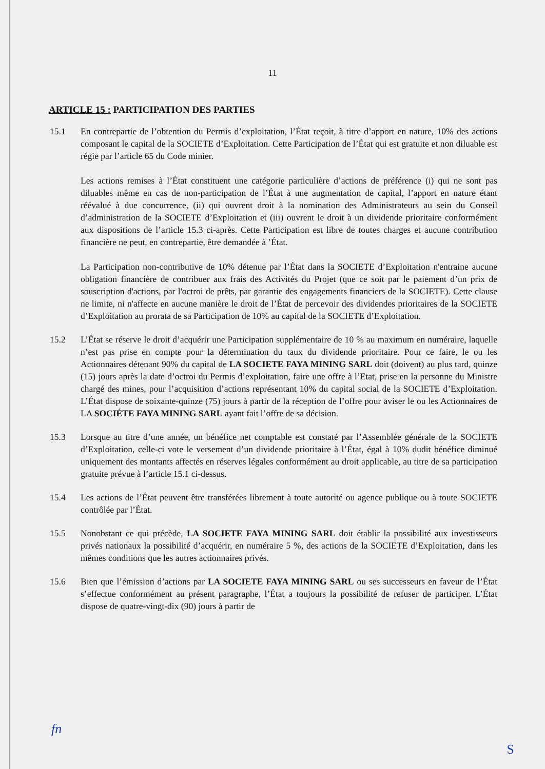11
ARTICLE 15 : PARTICIPATION DES PARTIES
15.1 En contrepartie de l’obtention du Permis d’exploitation, l’État reçoit, à titre d’apport en nature, 10% des actions composant le capital de la SOCIETE d’Exploitation. Cette Participation de l’État qui est gratuite et non diluable est régie par l’article 65 du Code minier.
Les actions remises à l’État constituent une catégorie particulière d’actions de préférence (i) qui ne sont pas diluables même en cas de non-participation de l’État à une augmentation de capital, l’apport en nature étant réévalué à due concurrence, (ii) qui ouvrent droit à la nomination des Administrateurs au sein du Conseil d’administration de la SOCIETE d’Exploitation et (iii) ouvrent le droit à un dividende prioritaire conformément aux dispositions de l’article 15.3 ci-après. Cette Participation est libre de toutes charges et aucune contribution financière ne peut, en contrepartie, être demandée à ’État.
La Participation non-contributive de 10% détenue par l’État dans la SOCIETE d’Exploitation n'entraine aucune obligation financière de contribuer aux frais des Activités du Projet (que ce soit par le paiement d’un prix de souscription d'actions, par l'octroi de prêts, par garantie des engagements financiers de la SOCIETE). Cette clause ne limite, ni n'affecte en aucune manière le droit de l’État de percevoir des dividendes prioritaires de la SOCIETE d’Exploitation au prorata de sa Participation de 10% au capital de la SOCIETE d’Exploitation.
15.2 L’État se réserve le droit d’acquérir une Participation supplémentaire de 10 % au maximum en numéraire, laquelle n’est pas prise en compte pour la détermination du taux du dividende prioritaire. Pour ce faire, le ou les Actionnaires détenant 90% du capital de LA SOCIETE FAYA MINING SARL doit (doivent) au plus tard, quinze (15) jours après la date d’octroi du Permis d’exploitation, faire une offre à l’Etat, prise en la personne du Ministre chargé des mines, pour l’acquisition d’actions représentant 10% du capital social de la SOCIETE d’Exploitation. L’État dispose de soixante-quinze (75) jours à partir de la réception de l’offre pour aviser le ou les Actionnaires de LA SOCIÉTE FAYA MINING SARL ayant fait l’offre de sa décision.
15.3 Lorsque au titre d’une année, un bénéfice net comptable est constaté par l’Assemblée générale de la SOCIETE d’Exploitation, celle-ci vote le versement d’un dividende prioritaire à l’État, égal à 10% dudit bénéfice diminué uniquement des montants affectés en réserves légales conformément au droit applicable, au titre de sa participation gratuite prévue à l’article 15.1 ci-dessus.
15.4 Les actions de l’État peuvent être transférées librement à toute autorité ou agence publique ou à toute SOCIETE contrôlée par l’État.
15.5 Nonobstant ce qui précède, LA SOCIETE FAYA MINING SARL doit établir la possibilité aux investisseurs privés nationaux la possibilité d’acquérir, en numéraire 5 %, des actions de la SOCIETE d’Exploitation, dans les mêmes conditions que les autres actionnaires privés.
15.6 Bien que l’émission d’actions par LA SOCIETE FAYA MINING SARL ou ses successeurs en faveur de l’État s’effectue conformément au présent paragraphe, l’État a toujours la possibilité de refuser de participer. L’État dispose de quatre-vingt-dix (90) jours à partir de
fn
S